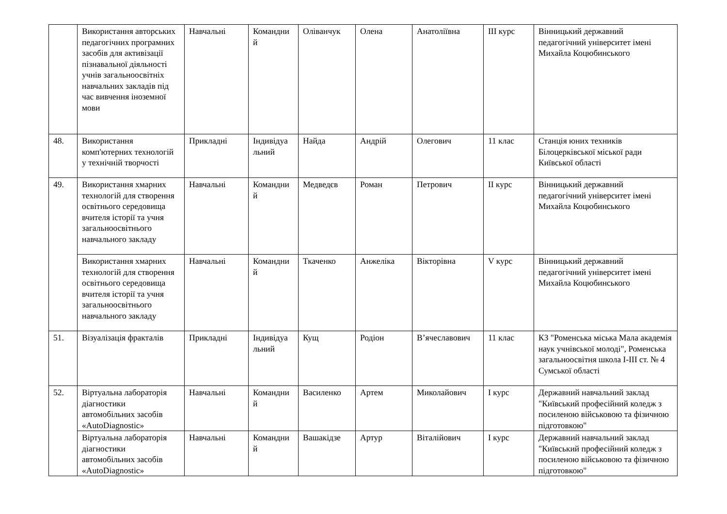| | Використання авторських педагогічних програмних засобів для активізації пізнавальної діяльності учнів загальноосвітніх навчальних закладів під час вивчення іноземної мови | Навчальні | Командни й | Оліванчук | Олена | Анатоліївна | ІІІ курс | Вінницький державний педагогічний університет імені Михайла Коцюбинського |
| 48. | Використання комп'ютерних технологій у технічній творчості | Прикладні | Індивідуа льний | Найда | Андрій | Олегович | 11 клас | Станція юних техників Білоцерківської міської ради Київської області |
| 49. | Використання хмарних технологій для створення освітнього середовища вчителя історії та учня загальноосвітнього навчального закладу | Навчальні | Командни й | Медведєв | Роман | Петрович | ІІ курс | Вінницький державний педагогічний університет імені Михайла Коцюбинського |
| | Використання хмарних технологій для створення освітнього середовища вчителя історії та учня загальноосвітнього навчального закладу | Навчальні | Командни й | Ткаченко | Анжеліка | Вікторівна | V курс | Вінницький державний педагогічний університет імені Михайла Коцюбинського |
| 51. | Візуалізація фракталів | Прикладні | Індивідуа льний | Кущ | Родіон | В’ячеславович | 11 клас | КЗ "Роменська міська Мала академія наук учнівської молоді", Роменська загальноосвітня школа І-ІІІ ст. № 4 Сумської області |
| 52. | Віртуальна лабораторія діагностики автомобільних засобів «AutoDiagnostic» | Навчальні | Командни й | Василенко | Артем | Миколайович | І курс | Державний навчальний заклад "Київський професійний коледж з посиленою військовою та фізичною підготовкою" |
| | Віртуальна лабораторія діагностики автомобільних засобів «AutoDiagnostic» | Навчальні | Командни й | Вашакідзе | Артур | Віталійович | І курс | Державний навчальний заклад "Київський професійний коледж з посиленою військовою та фізичною підготовкою" |